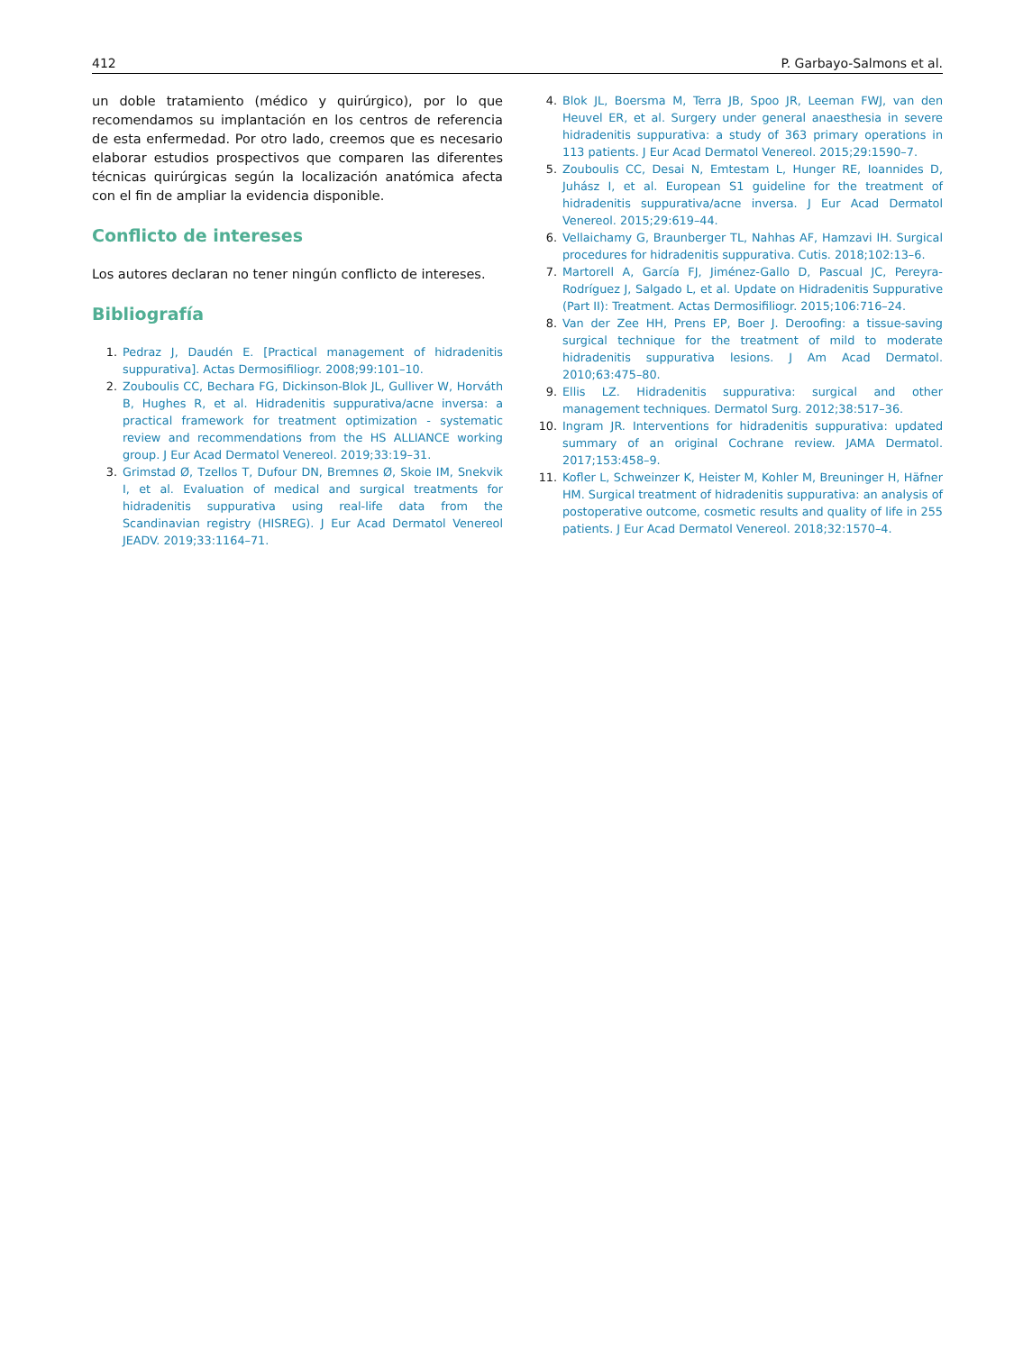412 P. Garbayo-Salmons et al.
un doble tratamiento (médico y quirúrgico), por lo que recomendamos su implantación en los centros de referencia de esta enfermedad. Por otro lado, creemos que es necesario elaborar estudios prospectivos que comparen las diferentes técnicas quirúrgicas según la localización anatómica afecta con el fin de ampliar la evidencia disponible.
Conflicto de intereses
Los autores declaran no tener ningún conflicto de intereses.
Bibliografía
1. Pedraz J, Daudén E. [Practical management of hidradenitis suppurativa]. Actas Dermosifiliogr. 2008;99:101–10.
2. Zouboulis CC, Bechara FG, Dickinson-Blok JL, Gulliver W, Horváth B, Hughes R, et al. Hidradenitis suppurativa/acne inversa: a practical framework for treatment optimization - systematic review and recommendations from the HS ALLIANCE working group. J Eur Acad Dermatol Venereol. 2019;33:19–31.
3. Grimstad Ø, Tzellos T, Dufour DN, Bremnes Ø, Skoie IM, Snekvik I, et al. Evaluation of medical and surgical treatments for hidradenitis suppurativa using real-life data from the Scandinavian registry (HISREG). J Eur Acad Dermatol Venereol JEADV. 2019;33:1164–71.
4. Blok JL, Boersma M, Terra JB, Spoo JR, Leeman FWJ, van den Heuvel ER, et al. Surgery under general anaesthesia in severe hidradenitis suppurativa: a study of 363 primary operations in 113 patients. J Eur Acad Dermatol Venereol. 2015;29:1590–7.
5. Zouboulis CC, Desai N, Emtestam L, Hunger RE, Ioannides D, Juhász I, et al. European S1 guideline for the treatment of hidradenitis suppurativa/acne inversa. J Eur Acad Dermatol Venereol. 2015;29:619–44.
6. Vellaichamy G, Braunberger TL, Nahhas AF, Hamzavi IH. Surgical procedures for hidradenitis suppurativa. Cutis. 2018;102:13–6.
7. Martorell A, García FJ, Jiménez-Gallo D, Pascual JC, Pereyra-Rodríguez J, Salgado L, et al. Update on Hidradenitis Suppurative (Part II): Treatment. Actas Dermosifiliogr. 2015;106:716–24.
8. Van der Zee HH, Prens EP, Boer J. Deroofing: a tissue-saving surgical technique for the treatment of mild to moderate hidradenitis suppurativa lesions. J Am Acad Dermatol. 2010;63:475–80.
9. Ellis LZ. Hidradenitis suppurativa: surgical and other management techniques. Dermatol Surg. 2012;38:517–36.
10. Ingram JR. Interventions for hidradenitis suppurativa: updated summary of an original Cochrane review. JAMA Dermatol. 2017;153:458–9.
11. Kofler L, Schweinzer K, Heister M, Kohler M, Breuninger H, Häfner HM. Surgical treatment of hidradenitis suppurativa: an analysis of postoperative outcome, cosmetic results and quality of life in 255 patients. J Eur Acad Dermatol Venereol. 2018;32:1570–4.